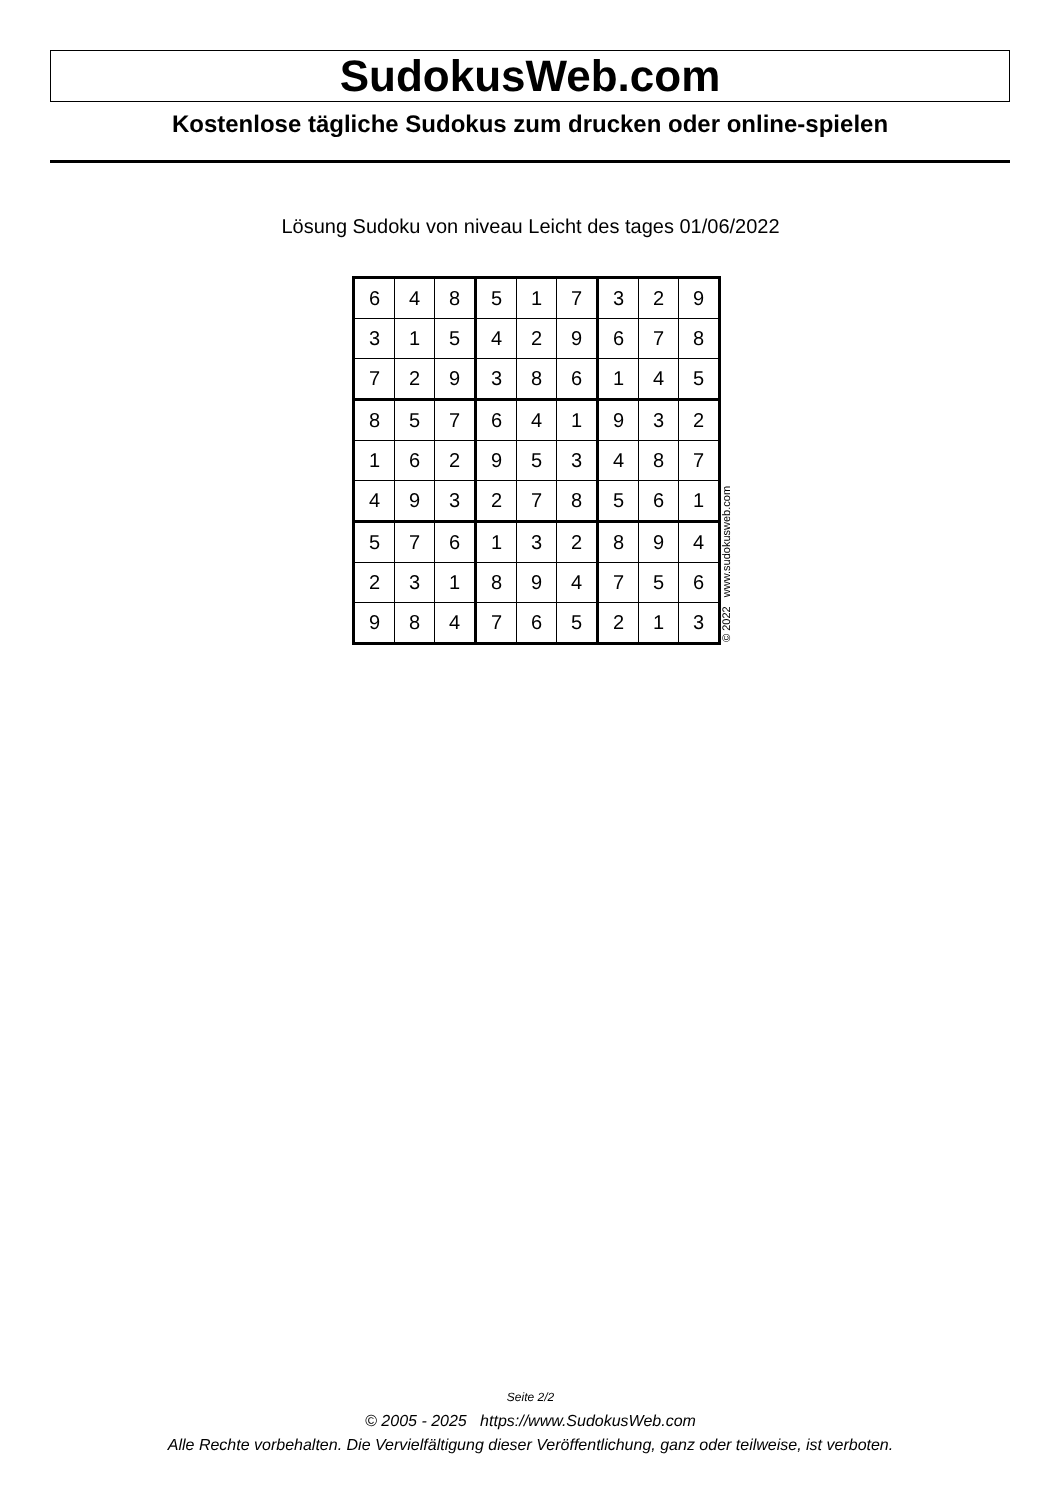SudokusWeb.com
Kostenlose tägliche Sudokus zum drucken oder online-spielen
Lösung Sudoku von niveau Leicht des tages 01/06/2022
| 6 | 4 | 8 | 5 | 1 | 7 | 3 | 2 | 9 |
| 3 | 1 | 5 | 4 | 2 | 9 | 6 | 7 | 8 |
| 7 | 2 | 9 | 3 | 8 | 6 | 1 | 4 | 5 |
| 8 | 5 | 7 | 6 | 4 | 1 | 9 | 3 | 2 |
| 1 | 6 | 2 | 9 | 5 | 3 | 4 | 8 | 7 |
| 4 | 9 | 3 | 2 | 7 | 8 | 5 | 6 | 1 |
| 5 | 7 | 6 | 1 | 3 | 2 | 8 | 9 | 4 |
| 2 | 3 | 1 | 8 | 9 | 4 | 7 | 5 | 6 |
| 9 | 8 | 4 | 7 | 6 | 5 | 2 | 1 | 3 |
© 2022 www.sudokusweb.com
Seite 2/2
© 2005 - 2025 https://www.SudokusWeb.com
Alle Rechte vorbehalten. Die Vervielfältigung dieser Veröffentlichung, ganz oder teilweise, ist verboten.